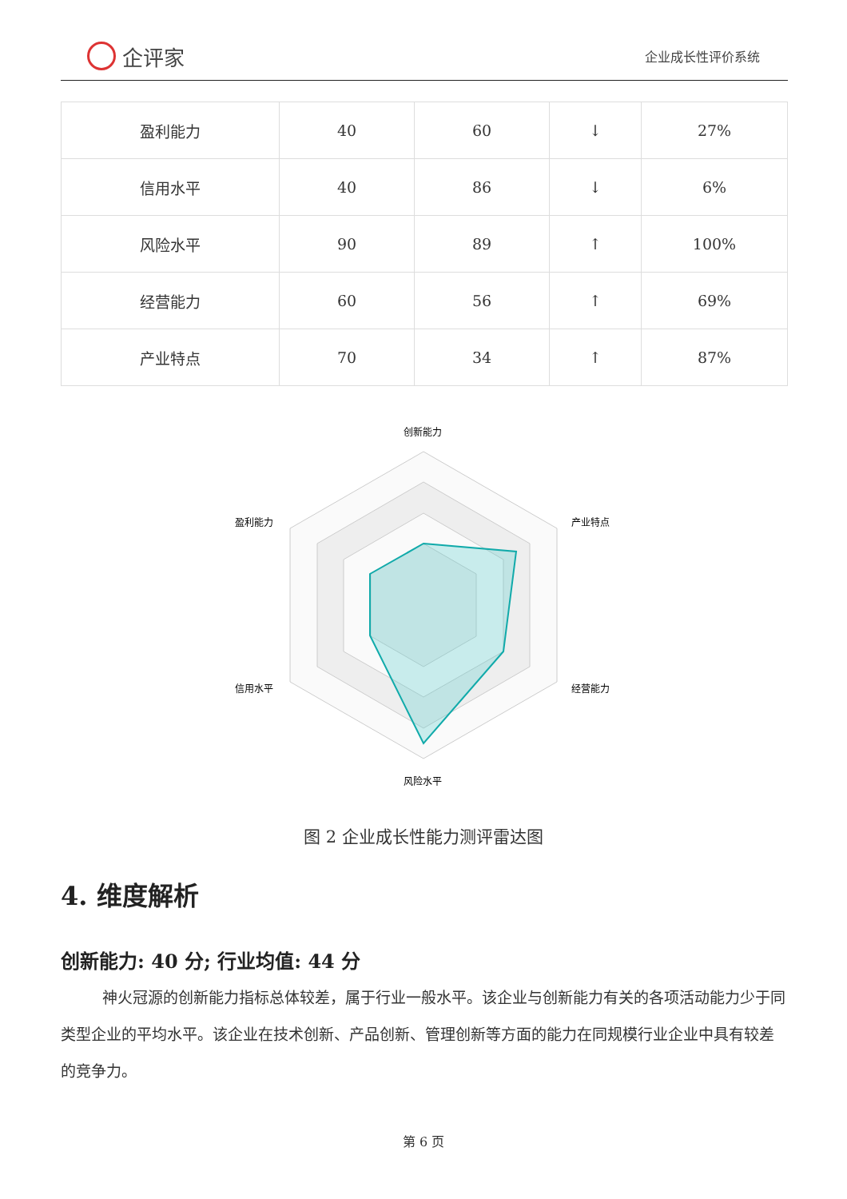企评家
企业成长性评价系统
| 盈利能力 | 40 | 60 | ↓ | 27% |
| 信用水平 | 40 | 86 | ↓ | 6% |
| 风险水平 | 90 | 89 | ↑ | 100% |
| 经营能力 | 60 | 56 | ↑ | 69% |
| 产业特点 | 70 | 34 | ↑ | 87% |
创新能力
产业特点
经营能力
风险水平
信用水平
盈利能力
图 2 企业成长性能力测评雷达图
4. 维度解析
创新能力: 40 分; 行业均值: 44 分
神火冠源的创新能力指标总体较差，属于行业一般水平。该企业与创新能力有关的各项活动能力少于同类型企业的平均水平。该企业在技术创新、产品创新、管理创新等方面的能力在同规模行业企业中具有较差的竞争力。
第 6 页